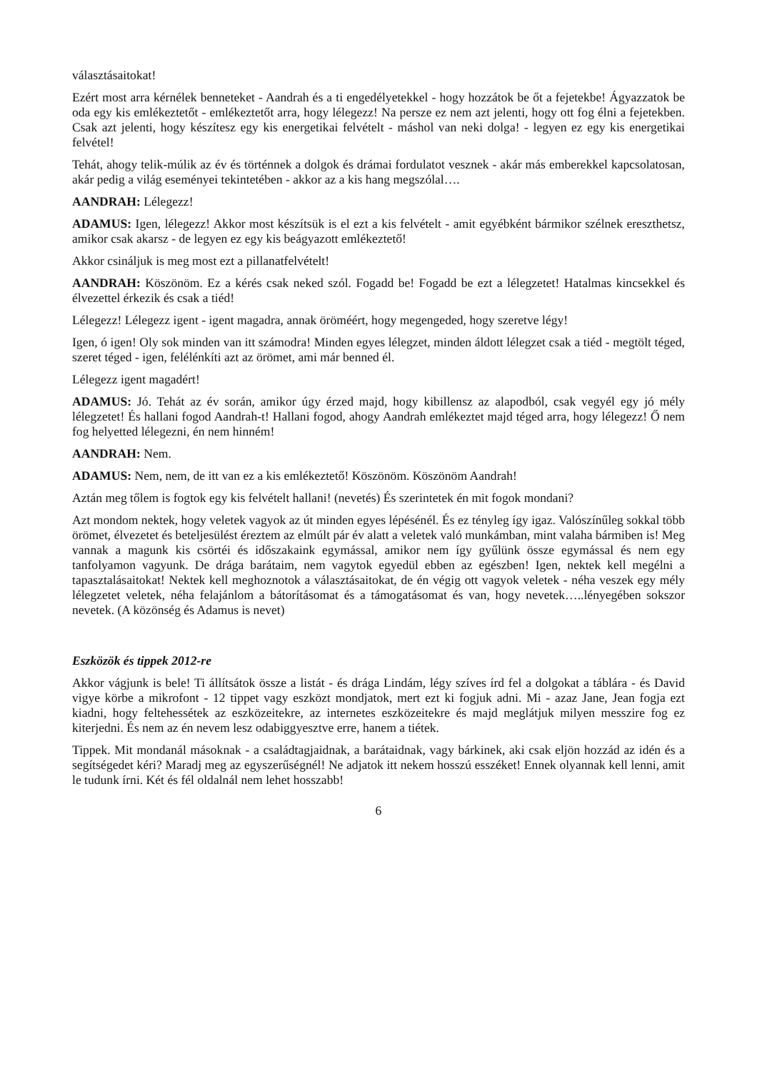választásaitokat!
Ezért most arra kérnélek benneteket - Aandrah és a ti engedélyetekkel - hogy hozzátok be őt a fejetekbe! Ágyazzatok be oda egy kis emlékeztetőt - emlékeztetőt arra, hogy lélegezz! Na persze ez nem azt jelenti, hogy ott fog élni a fejetekben. Csak azt jelenti, hogy készítesz egy kis energetikai felvételt - máshol van neki dolga! - legyen ez egy kis energetikai felvétel!
Tehát, ahogy telik-múlik az év és történnek a dolgok és drámai fordulatot vesznek - akár más emberekkel kapcsolatosan, akár pedig a világ eseményei tekintetében - akkor az a kis hang megszólal….
AANDRAH: Lélegezz!
ADAMUS: Igen, lélegezz! Akkor most készítsük is el ezt a kis felvételt - amit egyébként bármikor szélnek ereszthetsz, amikor csak akarsz - de legyen ez egy kis beágyazott emlékeztető!
Akkor csináljuk is meg most ezt a pillanatfelvételt!
AANDRAH: Köszönöm. Ez a kérés csak neked szól. Fogadd be! Fogadd be ezt a lélegzetet! Hatalmas kincsekkel és élvezettel érkezik és csak a tiéd!
Lélegezz! Lélegezz igent - igent magadra, annak öröméért, hogy megengeded, hogy szeretve légy!
Igen, ó igen! Oly sok minden van itt számodra! Minden egyes lélegzet, minden áldott lélegzet csak a tiéd - megtölt téged, szeret téged - igen, felélénkíti azt az örömet, ami már benned él.
Lélegezz igent magadért!
ADAMUS: Jó. Tehát az év során, amikor úgy érzed majd, hogy kibillensz az alapodból, csak vegyél egy jó mély lélegzetet! És hallani fogod Aandrah-t! Hallani fogod, ahogy Aandrah emlékeztet majd téged arra, hogy lélegezz! Ő nem fog helyetted lélegezni, én nem hinném!
AANDRAH: Nem.
ADAMUS: Nem, nem, de itt van ez a kis emlékeztető! Köszönöm. Köszönöm Aandrah!
Aztán meg tőlem is fogtok egy kis felvételt hallani! (nevetés) És szerintetek én mit fogok mondani?
Azt mondom nektek, hogy veletek vagyok az út minden egyes lépésénél. És ez tényleg így igaz. Valószínűleg sokkal több örömet, élvezetet és beteljesülést éreztem az elmúlt pár év alatt a veletek való munkámban, mint valaha bármiben is! Meg vannak a magunk kis csörtéi és időszakaink egymással, amikor nem így gyűlünk össze egymással és nem egy tanfolyamon vagyunk. De drága barátaim, nem vagytok egyedül ebben az egészben! Igen, nektek kell megélni a tapasztalásaitokat! Nektek kell meghoznotok a választásaitokat, de én végig ott vagyok veletek - néha veszek egy mély lélegzetet veletek, néha felajánlom a bátorításomat és a támogatásomat és van, hogy nevetek…..lényegében sokszor nevetek. (A közönség és Adamus is nevet)
Eszközök és tippek 2012-re
Akkor vágjunk is bele! Ti állítsátok össze a listát - és drága Lindám, légy szíves írd fel a dolgokat a táblára - és David vigye körbe a mikrofont - 12 tippet vagy eszközt mondjatok, mert ezt ki fogjuk adni. Mi - azaz Jane, Jean fogja ezt kiadni, hogy feltehessétek az eszközeitekre, az internetes eszközeitekre és majd meglátjuk milyen messzire fog ez kiterjedni. És nem az én nevem lesz odabiggyesztve erre, hanem a tiétek.
Tippek. Mit mondanál másoknak - a családtagjaidnak, a barátaidnak, vagy bárkinek, aki csak eljön hozzád az idén és a segítségedet kéri? Maradj meg az egyszerűségnél! Ne adjatok itt nekem hosszú esszéket! Ennek olyannak kell lenni, amit le tudunk írni. Két és fél oldalnál nem lehet hosszabb!
6